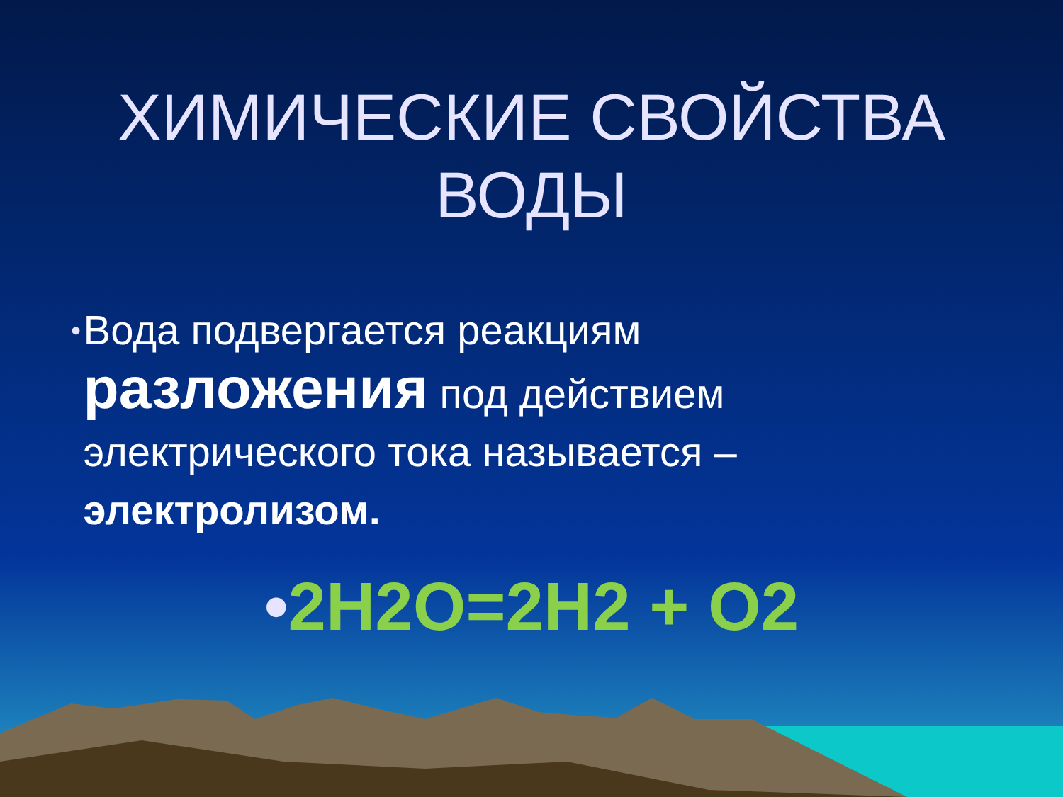ХИМИЧЕСКИЕ СВОЙСТВА
ВОДЫ
•
Вода подвергается реакциям разложения под действием электрического тока называется – электролизом.
•2H2O=2H2 + O2